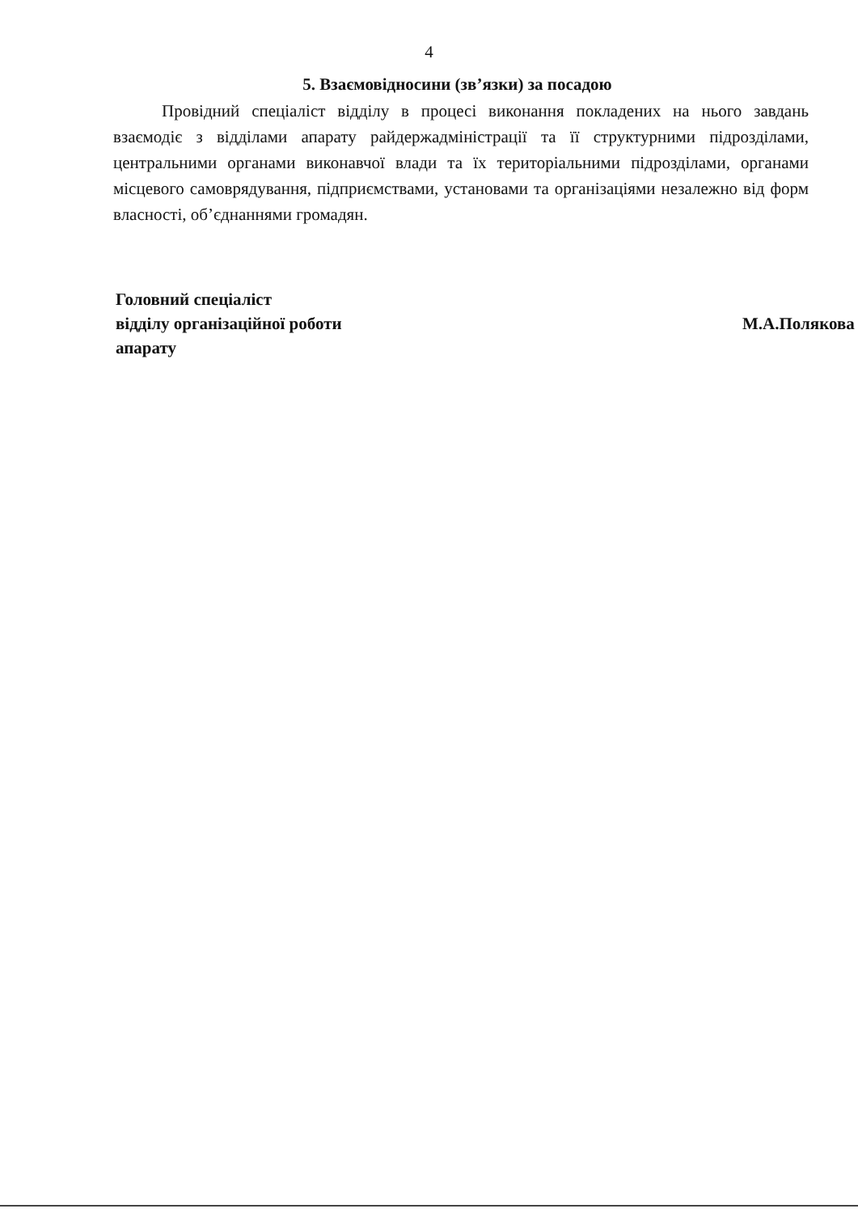4
5. Взаємовідносини (зв’язки) за посадою
Провідний спеціаліст відділу в процесі виконання покладених на нього завдань взаємодіє з відділами апарату райдержадміністрації та її структурними підрозділами, центральними органами виконавчої влади та їх територіальними підрозділами, органами місцевого самоврядування, підприємствами, установами та організаціями незалежно від форм власності, об’єднаннями громадян.
Головний спеціаліст
відділу організаційної роботи
апарату
М.А.Полякова